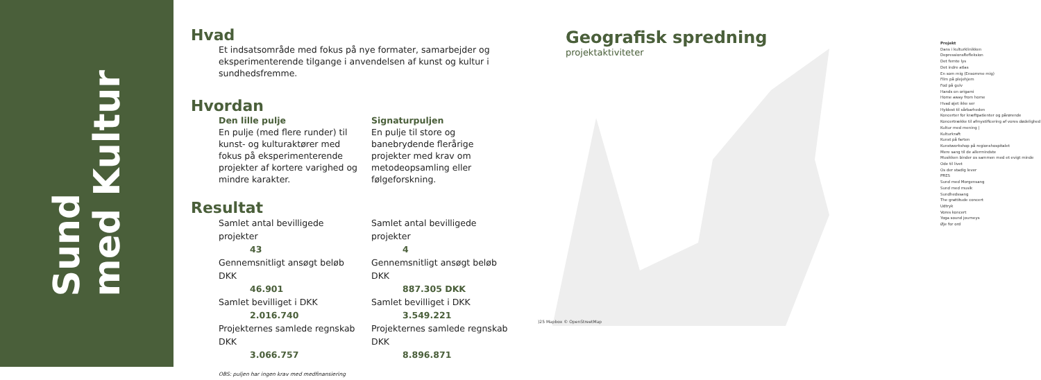Sund
med Kultur
Hvad
Et indsatsområde med fokus på nye formater, samarbejder og eksperimenterende tilgange i anvendelsen af kunst og kultur i sundhedsfremme.
Hvordan
Den lille pulje
En pulje (med flere runder) til kunst- og kulturaktører med fokus på eksperimenterende projekter af kortere varighed og mindre karakter.
Signaturpuljen
En pulje til store og banebrydende flerårige projekter med krav om metodeopsamling eller følgeforskning.
Resultat
Samlet antal bevilligede projekter
43
Gennemsnitligt ansøgt beløb DKK
46.901
Samlet bevilliget i DKK
2.016.740
Projekternes samlede regnskab DKK
3.066.757
Samlet antal bevilligede projekter
4
Gennemsnitligt ansøgt beløb DKK
887.305 DKK
Samlet bevilliget i DKK
3.549.221
Projekternes samlede regnskab DKK
8.896.871
OBS: puljen har ingen krav med medfinansiering
Geografisk spredning
projektaktiviteter
)25 Mapbox © OpenStreetMap
Projekt
Dans i kulturklinikken
DepressionsRefleksion
Det femte lys
Det indre atlas
En som mig (Ensomme mig)
Film på plejehjem
Fod på gulv
Hands on origami
Home away from home
Hvad øjet ikke ser
Hyldest til sårbarheden
Koncerter for kræftpatienter og pårørende
Koncertrække til afmystificering af vores dødelighed
Kultur med mening |
Kulturkraft
Kunst på farten
Kunstworkshop på regionshospitalet
Mere sang til de allermindste
Musikken binder os sammen med et evigt minde
Ode til livet
Os der stadig lever
PRES
Sund med Morgensang
Sund med musik
Sundhedssang
The grattitude concert
Udtryk
Vores koncert
Yoga sound journeys
Øje for ord